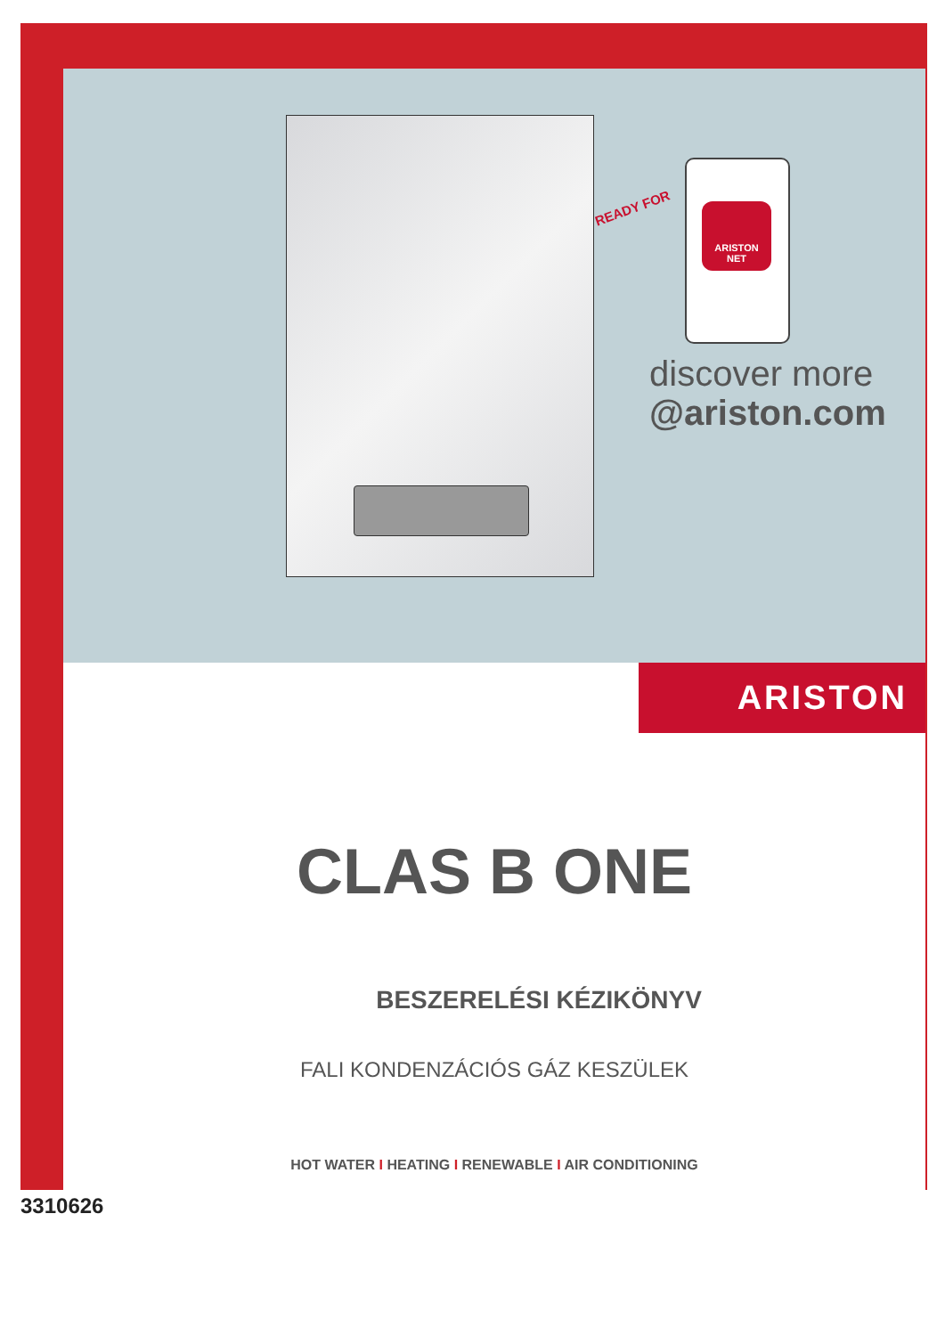READY FOR
ARISTON
NET
discover more
@ariston.com
ARISTON
CLAS B ONE
BESZERELÉSI KÉZIKÖNYV
FALI KONDENZÁCIÓS GÁZ KESZÜLEK
HOT WATER I HEATING I RENEWABLE I AIR CONDITIONING
3310626